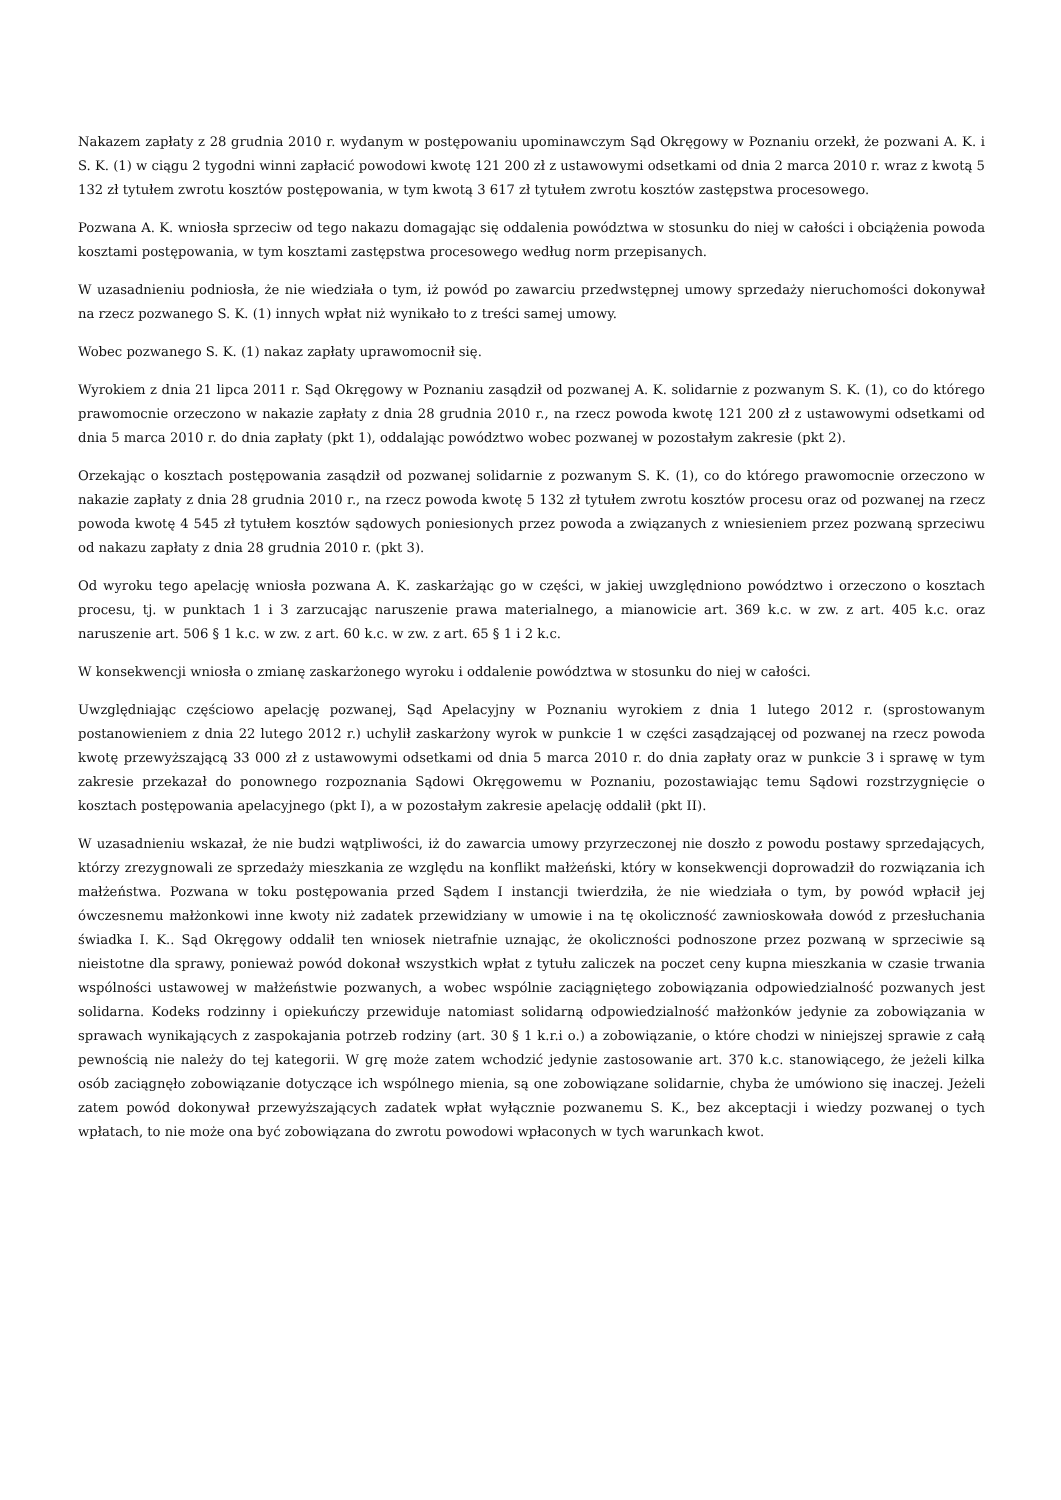Nakazem zapłaty z 28 grudnia 2010 r. wydanym w postępowaniu upominawczym Sąd Okręgowy w Poznaniu orzekł, że pozwani A. K. i S. K. (1) w ciągu 2 tygodni winni zapłacić powodowi kwotę 121 200 zł z ustawowymi odsetkami od dnia 2 marca 2010 r. wraz z kwotą 5 132 zł tytułem zwrotu kosztów postępowania, w tym kwotą 3 617 zł tytułem zwrotu kosztów zastępstwa procesowego.
Pozwana A. K. wniosła sprzeciw od tego nakazu domagając się oddalenia powództwa w stosunku do niej w całości i obciążenia powoda kosztami postępowania, w tym kosztami zastępstwa procesowego według norm przepisanych.
W uzasadnieniu podniosła, że nie wiedziała o tym, iż powód po zawarciu przedwstępnej umowy sprzedaży nieruchomości dokonywał na rzecz pozwanego S. K. (1) innych wpłat niż wynikało to z treści samej umowy.
Wobec pozwanego S. K. (1) nakaz zapłaty uprawomocnił się.
Wyrokiem z dnia 21 lipca 2011 r. Sąd Okręgowy w Poznaniu zasądził od pozwanej A. K. solidarnie z pozwanym S. K. (1), co do którego prawomocnie orzeczono w nakazie zapłaty z dnia 28 grudnia 2010 r., na rzecz powoda kwotę 121 200 zł z ustawowymi odsetkami od dnia 5 marca 2010 r. do dnia zapłaty (pkt 1), oddalając powództwo wobec pozwanej w pozostałym zakresie (pkt 2).
Orzekając o kosztach postępowania zasądził od pozwanej solidarnie z pozwanym S. K. (1), co do którego prawomocnie orzeczono w nakazie zapłaty z dnia 28 grudnia 2010 r., na rzecz powoda kwotę 5 132 zł tytułem zwrotu kosztów procesu oraz od pozwanej na rzecz powoda kwotę 4 545 zł tytułem kosztów sądowych poniesionych przez powoda a związanych z wniesieniem przez pozwaną sprzeciwu od nakazu zapłaty z dnia 28 grudnia 2010 r. (pkt 3).
Od wyroku tego apelację wniosła pozwana A. K. zaskarżając go w części, w jakiej uwzględniono powództwo i orzeczono o kosztach procesu, tj. w punktach 1 i 3 zarzucając naruszenie prawa materialnego, a mianowicie art. 369 k.c. w zw. z art. 405 k.c. oraz naruszenie art. 506 § 1 k.c. w zw. z art. 60 k.c. w zw. z art. 65 § 1 i 2 k.c.
W konsekwencji wniosła o zmianę zaskarżonego wyroku i oddalenie powództwa w stosunku do niej w całości.
Uwzględniając częściowo apelację pozwanej, Sąd Apelacyjny w Poznaniu wyrokiem z dnia 1 lutego 2012 r. (sprostowanym postanowieniem z dnia 22 lutego 2012 r.) uchylił zaskarżony wyrok w punkcie 1 w części zasądzającej od pozwanej na rzecz powoda kwotę przewyższającą 33 000 zł z ustawowymi odsetkami od dnia 5 marca 2010 r. do dnia zapłaty oraz w punkcie 3 i sprawę w tym zakresie przekazał do ponownego rozpoznania Sądowi Okręgowemu w Poznaniu, pozostawiając temu Sądowi rozstrzygnięcie o kosztach postępowania apelacyjnego (pkt I), a w pozostałym zakresie apelację oddalił (pkt II).
W uzasadnieniu wskazał, że nie budzi wątpliwości, iż do zawarcia umowy przyrzeczonej nie doszło z powodu postawy sprzedających, którzy zrezygnowali ze sprzedaży mieszkania ze względu na konflikt małżeński, który w konsekwencji doprowadził do rozwiązania ich małżeństwa. Pozwana w toku postępowania przed Sądem I instancji twierdziła, że nie wiedziała o tym, by powód wpłacił jej ówczesnemu małżonkowi inne kwoty niż zadatek przewidziany w umowie i na tę okoliczność zawnioskowała dowód z przesłuchania świadka I. K.. Sąd Okręgowy oddalił ten wniosek nietrafnie uznając, że okoliczności podnoszone przez pozwaną w sprzeciwie są nieistotne dla sprawy, ponieważ powód dokonał wszystkich wpłat z tytułu zaliczek na poczet ceny kupna mieszkania w czasie trwania wspólności ustawowej w małżeństwie pozwanych, a wobec wspólnie zaciągniętego zobowiązania odpowiedzialność pozwanych jest solidarna. Kodeks rodzinny i opiekuńczy przewiduje natomiast solidarną odpowiedzialność małżonków jedynie za zobowiązania w sprawach wynikających z zaspokajania potrzeb rodziny (art. 30 § 1 k.r.i o.) a zobowiązanie, o które chodzi w niniejszej sprawie z całą pewnością nie należy do tej kategorii. W grę może zatem wchodzić jedynie zastosowanie art. 370 k.c. stanowiącego, że jeżeli kilka osób zaciągnęło zobowiązanie dotyczące ich wspólnego mienia, są one zobowiązane solidarnie, chyba że umówiono się inaczej. Jeżeli zatem powód dokonywał przewyższających zadatek wpłat wyłącznie pozwanemu S. K., bez akceptacji i wiedzy pozwanej o tych wpłatach, to nie może ona być zobowiązana do zwrotu powodowi wpłaconych w tych warunkach kwot.